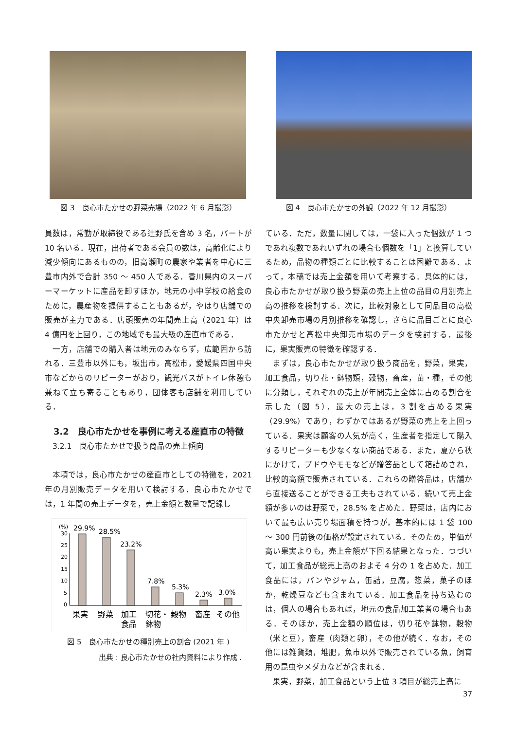図 3　良心市たかせの野菜売場（2022 年 6 月撮影） 図 4　良心市たかせの外観（2022 年 12 月撮影）
員数は，常勤が取締役である辻野氏を含め 3 名，パートが 10 名いる．現在，出荷者である会員の数は，高齢化により減少傾向にあるものの，旧高瀬町の農家や業者を中心に三豊市内外で合計 350 ～ 450 人である．香川県内のスーパーマーケットに産品を卸すほか，地元の小中学校の給食のために，農産物を提供することもあるが，やはり店舗での販売が主力である．店頭販売の年間売上高（2021 年）は 4 億円を上回り，この地域でも最大級の産直市である．
　一方，店舗での購入者は地元のみならず，広範囲から訪れる．三豊市以外にも，坂出市，高松市，愛媛県四国中央市などからのリピーターがおり，観光バスがトイレ休憩も兼ねて立ち寄ることもあり，団体客も店舗を利用している．
　3.2　良心市たかせを事例に考える産直市の特徴
3.2.1　良心市たかせで扱う商品の売上傾向
　本項では，良心市たかせの産直市としての特徴を，2021 年の月別販売データを用いて検討する．良心市たかせでは，1 年間の売上データを，売上金額と数量で記録し
(%)
30
25
20
15
10
5
0
29.9%
28.5%
23.2%
7.8%
5.3%
2.3%
3.0%
果実
野菜
加工
食品
切花・
鉢物
穀物
畜産
その他
図 5　良心市たかせの種別売上の割合 (2021 年 )
出典 : 良心市たかせの社内資料により作成 .
ている．ただ，数量に関しては，一袋に入った個数が 1 つであれ複数であれいずれの場合も個数を「1」と換算しているため，品物の種類ごとに比較することは困難である．よって，本稿では売上金額を用いて考察する．具体的には，良心市たかせが取り扱う野菜の売上上位の品目の月別売上高の推移を検討する．次に，比較対象として同品目の高松中央卸売市場の月別推移を確認し，さらに品目ごとに良心市たかせと高松中央卸売市場のデータを検討する．最後に，果実販売の特徴を確認する．
　まずは，良心市たかせが取り扱う商品を，野菜，果実，加工食品，切り花・鉢物類，穀物，畜産，苗・種，その他に分類し，それぞれの売上が年間売上全体に占める割合を示した（図 5）．最大の売上は，3 割を占める果実（29.9%）であり，わずかではあるが野菜の売上を上回っている．果実は顧客の人気が高く，生産者を指定して購入するリピーターも少なくない商品である．また，夏から秋にかけて，ブドウやモモなどが贈答品として箱詰めされ，比較的高額で販売されている．これらの贈答品は，店舗から直接送ることができる工夫もされている．続いて売上金額が多いのは野菜で，28.5% を占めた．野菜は，店内において最も広い売り場面積を持つが，基本的には 1 袋 100 ～ 300 円前後の価格が設定されている．そのため，単価が高い果実よりも，売上金額が下回る結果となった．つづいて，加工食品が総売上高のおよそ 4 分の 1 を占めた．加工食品には，パンやジャム，缶詰，豆腐，惣菜，菓子のほか，乾燥豆なども含まれている．加工食品を持ち込むのは，個人の場合もあれば，地元の食品加工業者の場合もある．そのほか，売上金額の順位は，切り花や鉢物，穀物（米と豆），畜産（肉類と卵），その他が続く．なお，その他には雑貨類，堆肥，魚市以外で販売されている魚，飼育用の昆虫やメダカなどが含まれる．
　果実，野菜，加工食品という上位 3 項目が総売上高に
37